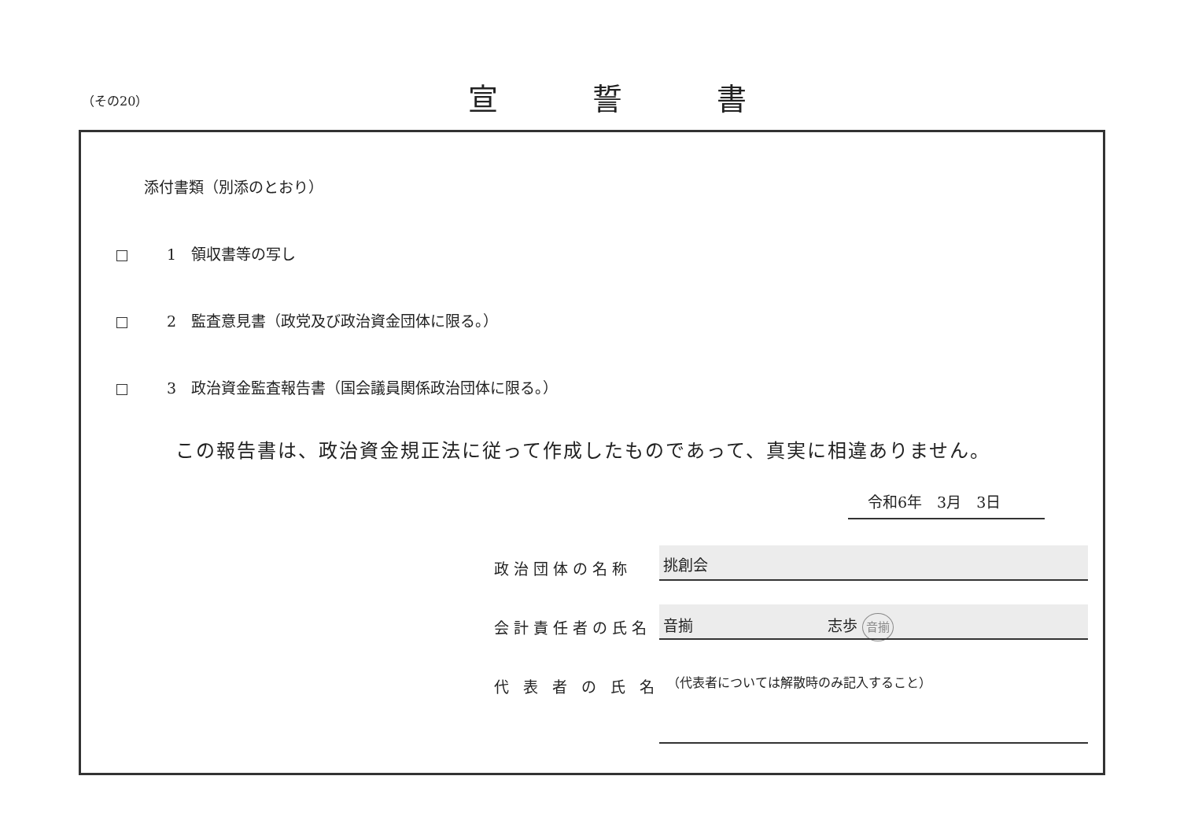（その20） 宣誓書
添付書類（別添のとおり）
1　領収書等の写し
2　監査意見書（政党及び政治資金団体に限る。）
3　政治資金監査報告書（国会議員関係政治団体に限る。）
この報告書は、政治資金規正法に従って作成したものであって、真実に相違ありません。
令和6年　3月　3日
政治団体の名称 挑創会
会計責任者の氏名 音揃　　　　　　　　　志歩 音揃
代表者の氏名
（代表者については解散時のみ記入すること）